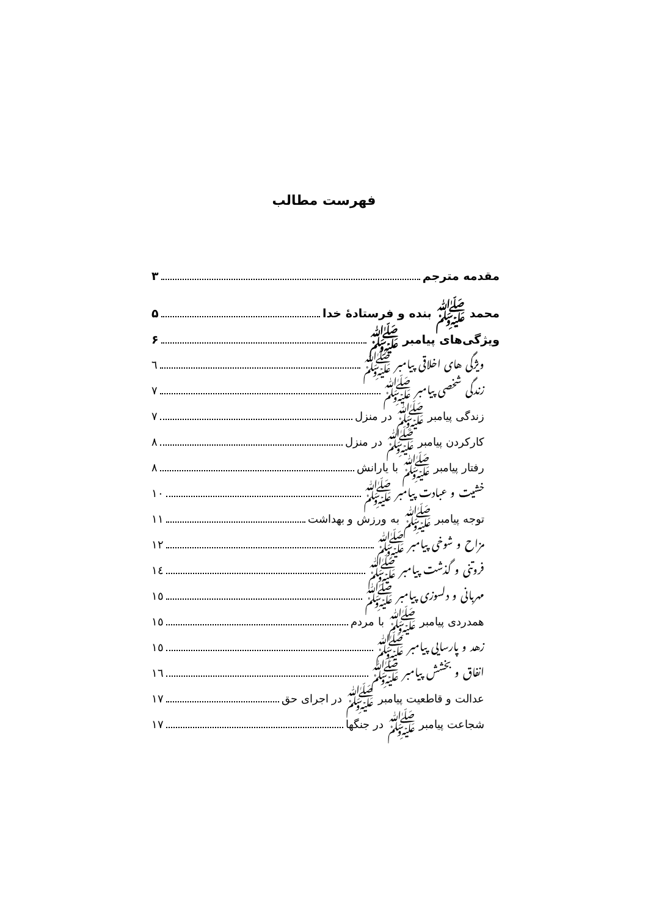فهرست مطالب
مقدمه مترجم ۳
محمد ﷺ بنده و فرستادهٔ خدا ۵
ویژگی‌های پیامبر ﷺ ۶
ویژگی های اخلاقی پیامبر ﷺ ٦
زندگی شخصی پیامبر ﷺ ٧
زندگی پیامبر ﷺ در منزل ٧
کارکردن پیامبر ﷺ در منزل ٨
رفتار پیامبر ﷺ با یارانش ٨
خشیت و عبادت پیامبر ﷺ ١٠
توجه پیامبر ﷺ به ورزش و بهداشت ١١
مزاح و شوخی پیامبر ﷺ ١٢
فروتنی و گذشت پیامبر ﷺ ١٤
مهربانی و دلسوزی پیامبر ﷺ ١٥
همدردی پیامبر ﷺ با مردم ١٥
زهد و پارسایی پیامبر ﷺ ١٥
انفاق و بخشش پیامبر ﷺ ١٦
عدالت و قاطعیت پیامبر ﷺ در اجرای حق ١٧
شجاعت پیامبر ﷺ در جنگها ١٧